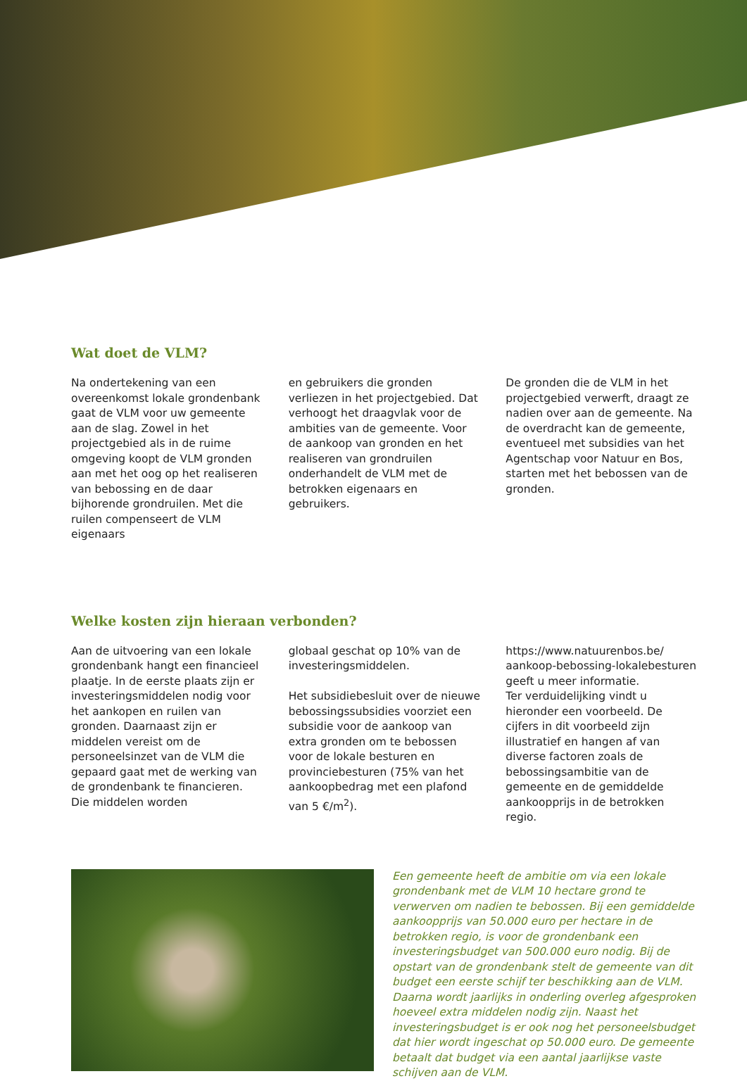Wat doet de VLM?
Na ondertekening van een overeenkomst lokale grondenbank gaat de VLM voor uw gemeente aan de slag. Zowel in het projectgebied als in de ruime omgeving koopt de VLM gronden aan met het oog op het realiseren van bebossing en de daar bijhorende grondruilen. Met die ruilen compenseert de VLM eigenaars
en gebruikers die gronden verliezen in het projectgebied. Dat verhoogt het draagvlak voor de ambities van de gemeente. Voor de aankoop van gronden en het realiseren van grondruilen onderhandelt de VLM met de betrokken eigenaars en gebruikers.
De gronden die de VLM in het projectgebied verwerft, draagt ze nadien over aan de gemeente. Na de overdracht kan de gemeente, eventueel met subsidies van het Agentschap voor Natuur en Bos, starten met het bebossen van de gronden.
Welke kosten zijn hieraan verbonden?
Aan de uitvoering van een lokale grondenbank hangt een financieel plaatje. In de eerste plaats zijn er investeringsmiddelen nodig voor het aankopen en ruilen van gronden. Daarnaast zijn er middelen vereist om de personeelsinzet van de VLM die gepaard gaat met de werking van de grondenbank te financieren. Die middelen worden
globaal geschat op 10% van de investeringsmiddelen.
Het subsidiebesluit over de nieuwe bebossingssubsidies voorziet een subsidie voor de aankoop van extra gronden om te bebossen voor de lokale besturen en provinciebesturen (75% van het aankoopbedrag met een plafond van 5 €/m<sup>2</sup>).
https://www.natuurenbos.be/ aankoop-bebossing-lokalebesturen geeft u meer informatie.
Ter verduidelijking vindt u hieronder een voorbeeld. De cijfers in dit voorbeeld zijn illustratief en hangen af van diverse factoren zoals de bebossingsambitie van de gemeente en de gemiddelde aankoopprijs in de betrokken regio.
Een gemeente heeft de ambitie om via een lokale grondenbank met de VLM 10 hectare grond te verwerven om nadien te bebossen. Bij een gemiddelde aankoopprijs van 50.000 euro per hectare in de betrokken regio, is voor de grondenbank een investeringsbudget van 500.000 euro nodig. Bij de opstart van de grondenbank stelt de gemeente van dit budget een eerste schijf ter beschikking aan de VLM. Daarna wordt jaarlijks in onderling overleg afgesproken hoeveel extra middelen nodig zijn. Naast het investeringsbudget is er ook nog het personeelsbudget dat hier wordt ingeschat op 50.000 euro. De gemeente betaalt dat budget via een aantal jaarlijkse vaste schijven aan de VLM.